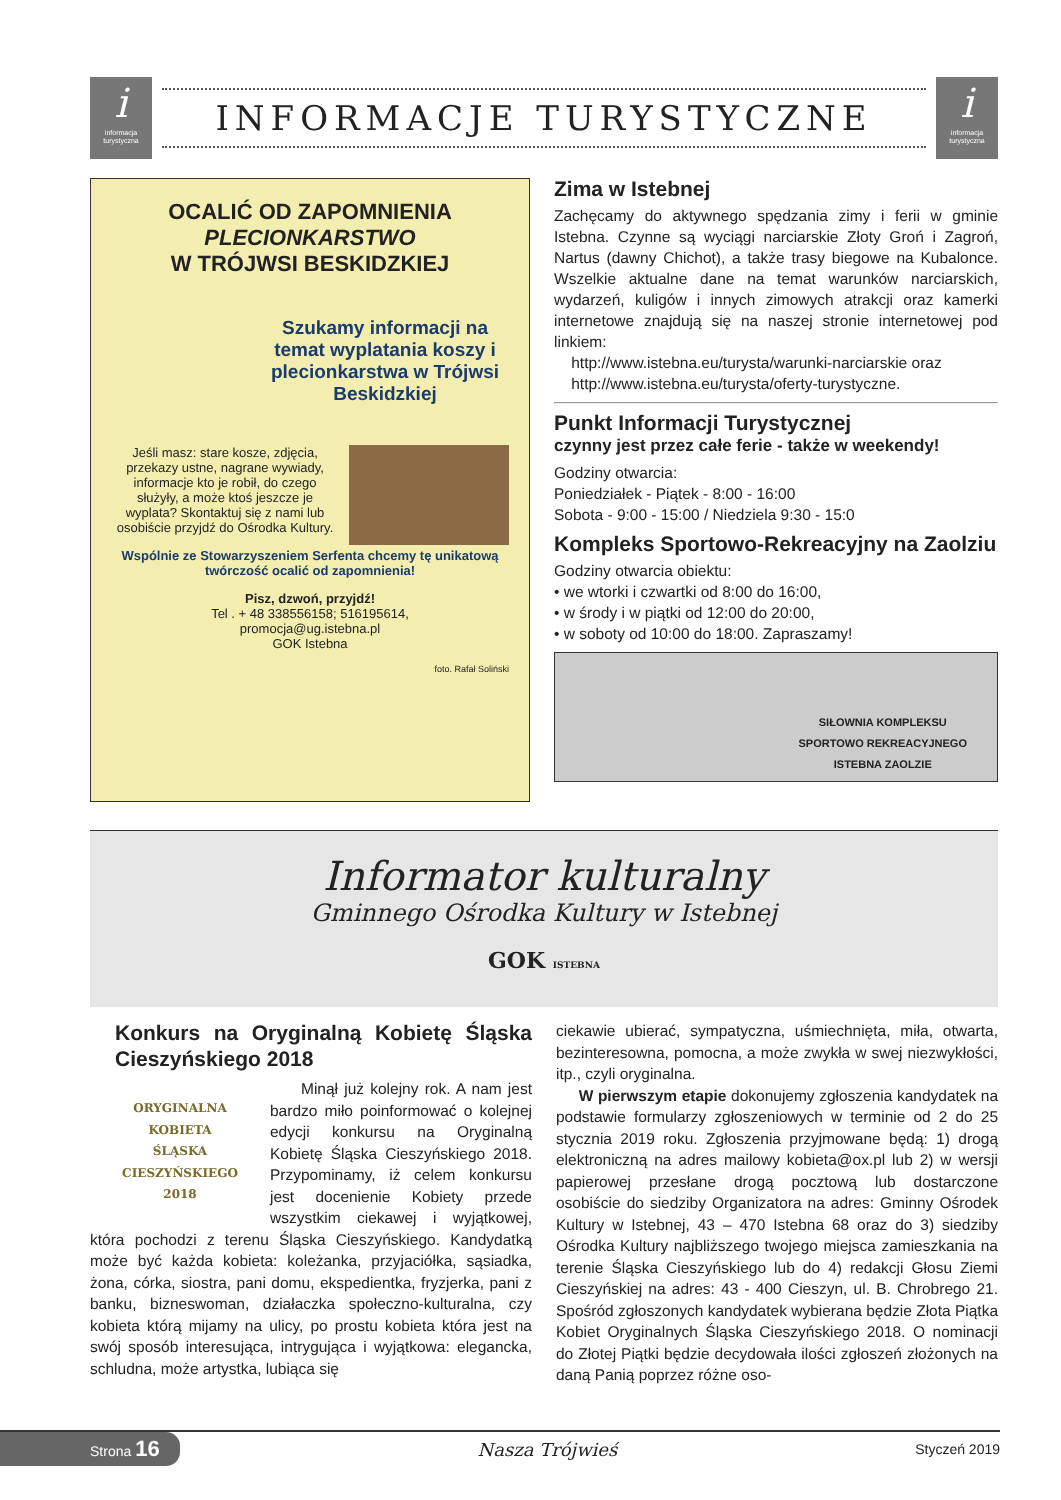i
informacja turystyczna
INFORMACJE TURYSTYCZNE
i
informacja turystyczna
OCALIĆ OD ZAPOMNIENIA
PLECIONKARSTWO
W TRÓJWSI BESKIDZKIEJ
Szukamy informacji na temat wyplatania koszy i plecionkarstwa w Trójwsi Beskidzkiej
Jeśli masz: stare kosze, zdjęcia, przekazy ustne, nagrane wywiady, informacje kto je robił, do czego służyły, a może ktoś jeszcze je wyplata? Skontaktuj się z nami lub osobiście przyjdź do Ośrodka Kultury.
Wspólnie ze Stowarzyszeniem Serfenta chcemy tę unikatową twórczość ocalić od zapomnienia!
Pisz, dzwoń, przyjdź!
Tel . + 48 338556158; 516195614,
promocja@ug.istebna.pl
GOK Istebna
foto. Rafał Soliński
Zima w Istebnej
Zachęcamy do aktywnego spędzania zimy i ferii w gminie Istebna. Czynne są wyciągi narciarskie Złoty Groń i Zagroń, Nartus (dawny Chichot), a także trasy biegowe na Kubalonce. Wszelkie aktualne dane na temat warunków narciarskich, wydarzeń, kuligów i innych zimowych atrakcji oraz kamerki internetowe znajdują się na naszej stronie internetowej pod linkiem:
http://www.istebna.eu/turysta/warunki-narciarskie oraz
http://www.istebna.eu/turysta/oferty-turystyczne.
Punkt Informacji Turystycznej
czynny jest przez całe ferie - także w weekendy!
Godziny otwarcia:
Poniedziałek - Piątek - 8:00 - 16:00
Sobota - 9:00 - 15:00 / Niedziela 9:30 - 15:0
Kompleks Sportowo-Rekreacyjny na Zaolziu
Godziny otwarcia obiektu:
• we wtorki i czwartki od 8:00 do 16:00,
• w środy i w piątki od 12:00 do 20:00,
• w soboty od 10:00 do 18:00. Zapraszamy!
SIŁOWNIA KOMPLEKSU
SPORTOWO REKREACYJNEGO
ISTEBNA ZAOLZIE
Informator kulturalny
Gminnego Ośrodka Kultury w Istebnej
GOK ISTEBNA
Konkurs na Oryginalną Kobietę Śląska Cieszyńskiego 2018
ORYGINALNA
KOBIETA
ŚLĄSKA
CIESZYŃSKIEGO
2018
Minął już kolejny rok. A nam jest bardzo miło poinformować o kolejnej edycji konkursu na Oryginalną Kobietę Śląska Cieszyńskiego 2018. Przypominamy, iż celem konkursu jest docenienie Kobiety przede wszystkim ciekawej i wyjątkowej, która pochodzi z terenu Śląska Cieszyńskiego. Kandydatką może być każda kobieta: koleżanka, przyjaciółka, sąsiadka, żona, córka, siostra, pani domu, ekspedientka, fryzjerka, pani z banku, bizneswoman, działaczka społeczno-kulturalna, czy kobieta którą mijamy na ulicy, po prostu kobieta która jest na swój sposób interesująca, intrygująca i wyjątkowa: elegancka, schludna, może artystka, lubiąca się
ciekawie ubierać, sympatyczna, uśmiechnięta, miła, otwarta, bezinteresowna, pomocna, a może zwykła w swej niezwykłości, itp., czyli oryginalna.
W pierwszym etapie dokonujemy zgłoszenia kandydatek na podstawie formularzy zgłoszeniowych w terminie od 2 do 25 stycznia 2019 roku. Zgłoszenia przyjmowane będą: 1) drogą elektroniczną na adres mailowy kobieta@ox.pl lub 2) w wersji papierowej przesłane drogą pocztową lub dostarczone osobiście do siedziby Organizatora na adres: Gminny Ośrodek Kultury w Istebnej, 43 – 470 Istebna 68 oraz do 3) siedziby Ośrodka Kultury najbliższego twojego miejsca zamieszkania na terenie Śląska Cieszyńskiego lub do 4) redakcji Głosu Ziemi Cieszyńskiej na adres: 43 - 400 Cieszyn, ul. B. Chrobrego 21. Spośród zgłoszonych kandydatek wybierana będzie Złota Piątka Kobiet Oryginalnych Śląska Cieszyńskiego 2018. O nominacji do Złotej Piątki będzie decydowała ilości zgłoszeń złożonych na daną Panią poprzez różne oso-
Strona 16 Nasza Trójwieś Styczeń 2019